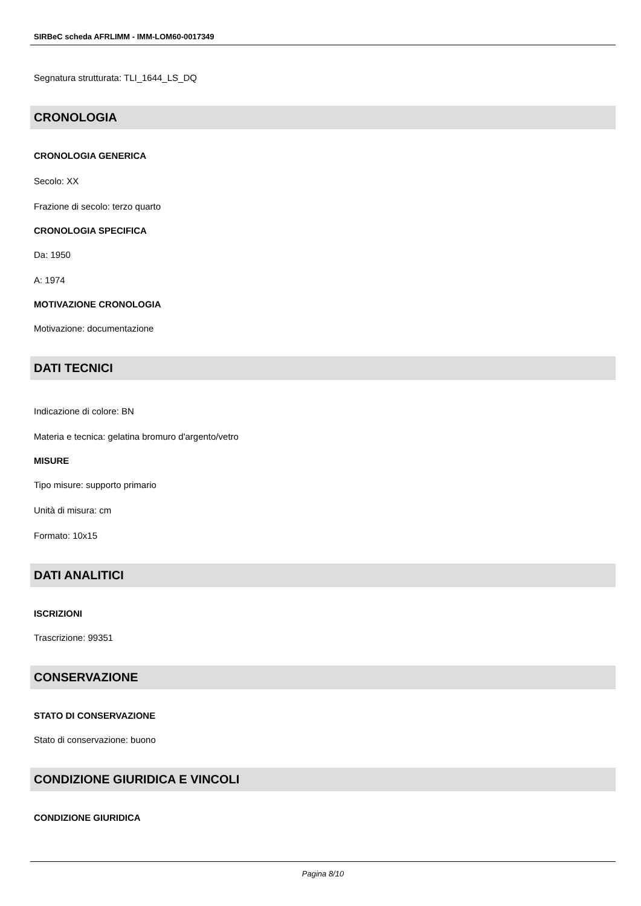SIRBeC scheda AFRLIMM - IMM-LOM60-0017349
Segnatura strutturata: TLI_1644_LS_DQ
CRONOLOGIA
CRONOLOGIA GENERICA
Secolo: XX
Frazione di secolo: terzo quarto
CRONOLOGIA SPECIFICA
Da: 1950
A: 1974
MOTIVAZIONE CRONOLOGIA
Motivazione: documentazione
DATI TECNICI
Indicazione di colore: BN
Materia e tecnica: gelatina bromuro d'argento/vetro
MISURE
Tipo misure: supporto primario
Unità di misura: cm
Formato: 10x15
DATI ANALITICI
ISCRIZIONI
Trascrizione: 99351
CONSERVAZIONE
STATO DI CONSERVAZIONE
Stato di conservazione: buono
CONDIZIONE GIURIDICA E VINCOLI
CONDIZIONE GIURIDICA
Pagina 8/10